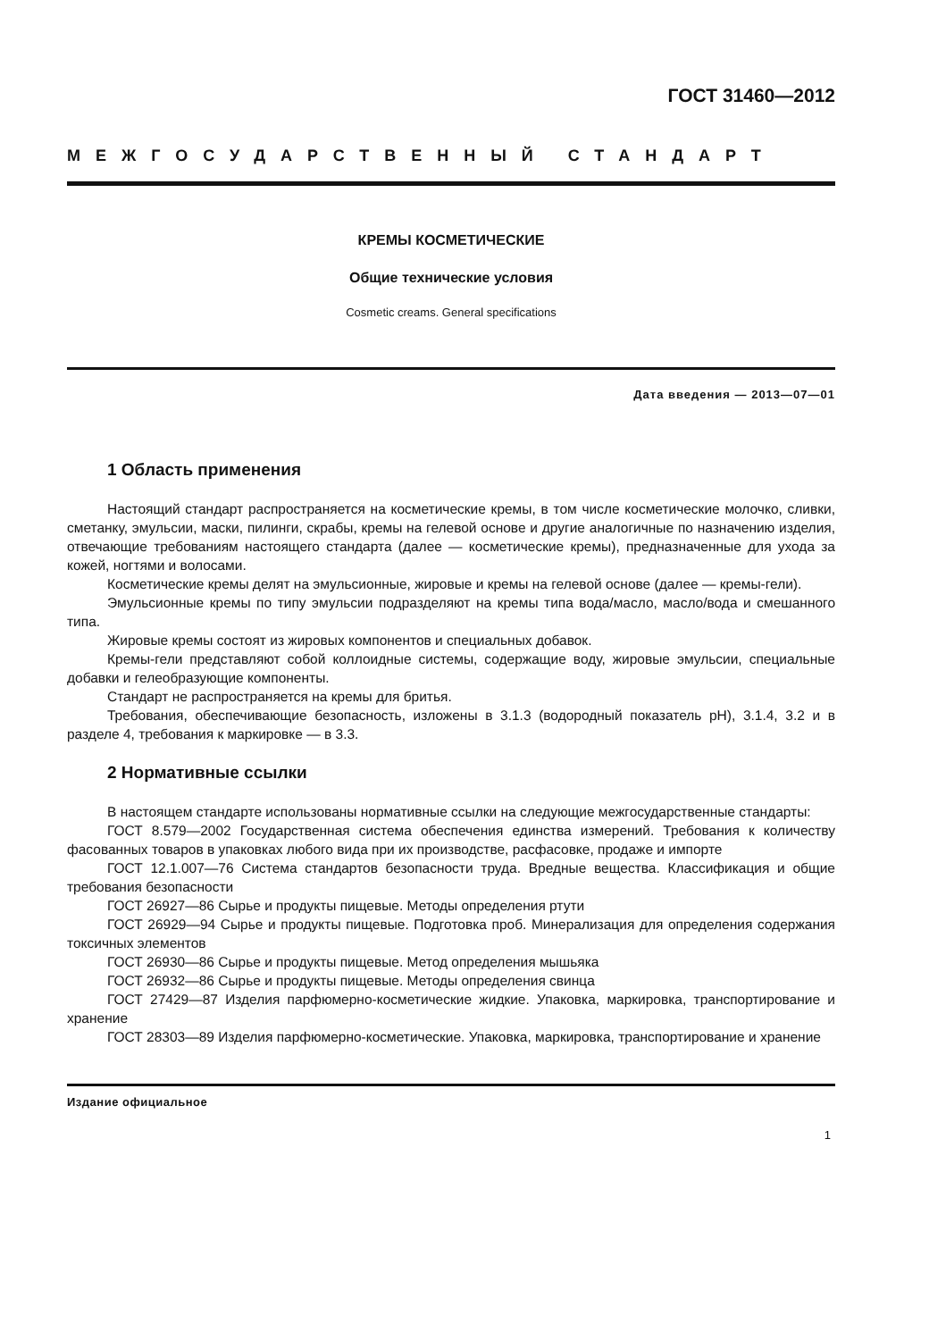ГОСТ 31460—2012
МЕЖГОСУДАРСТВЕННЫЙ СТАНДАРТ
КРЕМЫ КОСМЕТИЧЕСКИЕ
Общие технические условия
Cosmetic creams. General specifications
Дата введения — 2013—07—01
1 Область применения
Настоящий стандарт распространяется на косметические кремы, в том числе косметические молочко, сливки, сметанку, эмульсии, маски, пилинги, скрабы, кремы на гелевой основе и другие аналогичные по назначению изделия, отвечающие требованиям настоящего стандарта (далее — косметические кремы), предназначенные для ухода за кожей, ногтями и волосами.
Косметические кремы делят на эмульсионные, жировые и кремы на гелевой основе (далее — кремы-гели).
Эмульсионные кремы по типу эмульсии подразделяют на кремы типа вода/масло, масло/вода и смешанного типа.
Жировые кремы состоят из жировых компонентов и специальных добавок.
Кремы-гели представляют собой коллоидные системы, содержащие воду, жировые эмульсии, специальные добавки и гелеобразующие компоненты.
Стандарт не распространяется на кремы для бритья.
Требования, обеспечивающие безопасность, изложены в 3.1.3 (водородный показатель рН), 3.1.4, 3.2 и в разделе 4, требования к маркировке — в 3.3.
2 Нормативные ссылки
В настоящем стандарте использованы нормативные ссылки на следующие межгосударственные стандарты:
ГОСТ 8.579—2002 Государственная система обеспечения единства измерений. Требования к количеству фасованных товаров в упаковках любого вида при их производстве, расфасовке, продаже и импорте
ГОСТ 12.1.007—76 Система стандартов безопасности труда. Вредные вещества. Классификация и общие требования безопасности
ГОСТ 26927—86 Сырье и продукты пищевые. Методы определения ртути
ГОСТ 26929—94 Сырье и продукты пищевые. Подготовка проб. Минерализация для определения содержания токсичных элементов
ГОСТ 26930—86 Сырье и продукты пищевые. Метод определения мышьяка
ГОСТ 26932—86 Сырье и продукты пищевые. Методы определения свинца
ГОСТ 27429—87 Изделия парфюмерно-косметические жидкие. Упаковка, маркировка, транспортирование и хранение
ГОСТ 28303—89 Изделия парфюмерно-косметические. Упаковка, маркировка, транспортирование и хранение
Издание официальное
1